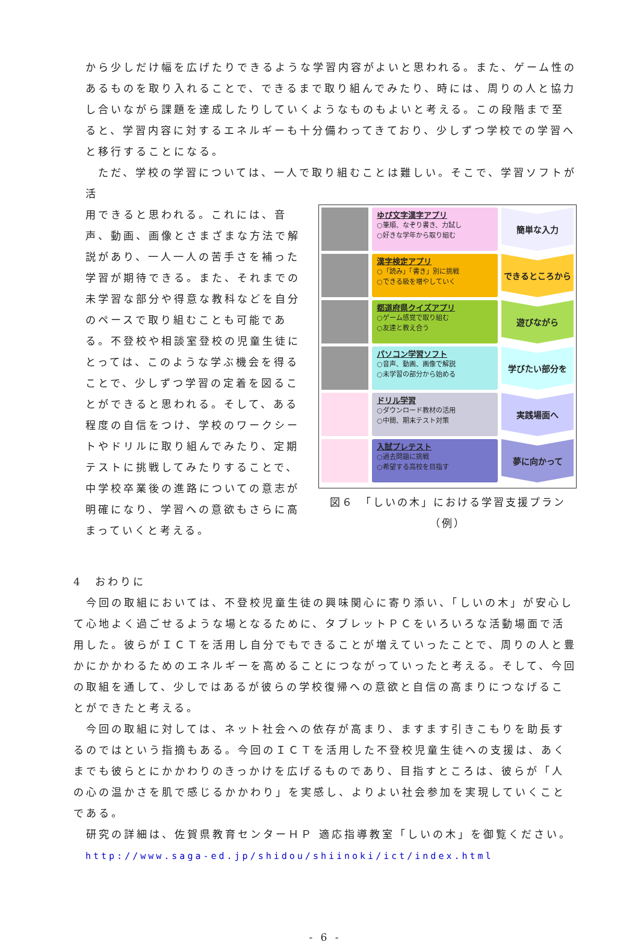から少しだけ幅を広げたりできるような学習内容がよいと思われる。また、ゲーム性のあるものを取り入れることで、できるまで取り組んでみたり、時には、周りの人と協力し合いながら課題を達成したりしていくようなものもよいと考える。この段階まで至ると、学習内容に対するエネルギーも十分備わってきており、少しずつ学校での学習へと移行することになる。
　ただ、学校の学習については、一人で取り組むことは難しい。そこで、学習ソフトが活
用できると思われる。これには、音声、動画、画像とさまざまな方法で解説があり、一人一人の苦手さを補った学習が期待できる。また、それまでの未学習な部分や得意な教科などを自分のペースで取り組むことも可能である。不登校や相談室登校の児童生徒にとっては、このような学ぶ機会を得ることで、少しずつ学習の定着を図ることができると思われる。そして、ある程度の自信をつけ、学校のワークシートやドリルに取り組んでみたり、定期テストに挑戦してみたりすることで、中学校卒業後の進路についての意志が明確になり、学習への意欲もさらに高まっていくと考える。
ゆび文字漢字アプリ
○筆順、なぞり書き、力試し
○好きな学年から取り組む
簡単な入力
漢字検定アプリ
○「読み」「書き」別に挑戦
○できる級を増やしていく
できるところから
都道府県クイズアプリ
○ゲーム感覚で取り組む
○友達と教え合う
遊びながら
パソコン学習ソフト
○音声、動画、画像で解説
○未学習の部分から始める
学びたい部分を
ドリル学習
○ダウンロード教材の活用
○中間、期末テスト対策
実践場面へ
入試プレテスト
○過去問題に挑戦
○希望する高校を目指す
夢に向かって
図６　「しいの木」における学習支援プラン（例）
4　おわりに
　今回の取組においては、不登校児童生徒の興味関心に寄り添い、「しいの木」が安心して心地よく過ごせるような場となるために、タブレットＰＣをいろいろな活動場面で活用した。彼らがＩＣＴを活用し自分でもできることが増えていったことで、周りの人と豊かにかかわるためのエネルギーを高めることにつながっていったと考える。そして、今回の取組を通して、少しではあるが彼らの学校復帰への意欲と自信の高まりにつなげることができたと考える。
　今回の取組に対しては、ネット社会への依存が高まり、ますます引きこもりを助長するのではという指摘もある。今回のＩＣＴを活用した不登校児童生徒への支援は、あくまでも彼らとにかかわりのきっかけを広げるものであり、目指すところは、彼らが「人の心の温かさを肌で感じるかかわり」を実感し、よりよい社会参加を実現していくことである。
　研究の詳細は、佐賀県教育センターＨＰ 適応指導教室「しいの木」を御覧ください。
http://www.saga-ed.jp/shidou/shiinoki/ict/index.html
- 6 -